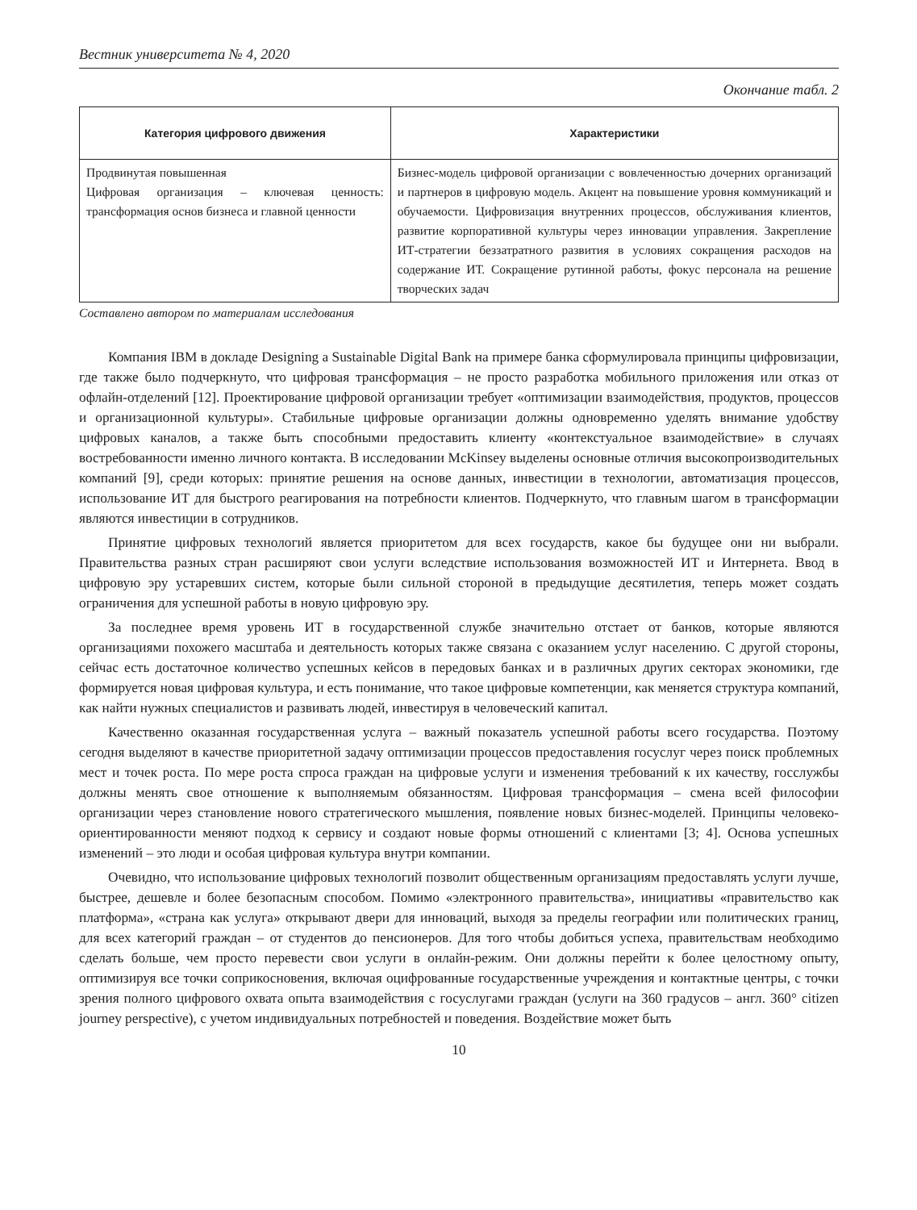Вестник университета № 4, 2020
Окончание табл. 2
| Категория цифрового движения | Характеристики |
| --- | --- |
| Продвинутая повышенная Цифровая организация – ключевая ценность: трансформация основ бизнеса и главной ценности | Бизнес-модель цифровой организации с вовлеченностью дочерних организаций и партнеров в цифровую модель. Акцент на повышение уровня коммуникаций и обучаемости. Цифровизация внутренних процессов, обслуживания клиентов, развитие корпоративной культуры через инновации управления. Закрепление ИТ-стратегии беззатратного развития в условиях сокращения расходов на содержание ИТ. Сокращение рутинной работы, фокус персонала на решение творческих задач |
Составлено автором по материалам исследования
Компания IBM в докладе Designing a Sustainable Digital Bank на примере банка сформулировала принципы цифровизации, где также было подчеркнуто, что цифровая трансформация – не просто разработка мобильного приложения или отказ от офлайн-отделений [12]. Проектирование цифровой организации требует «оптимизации взаимодействия, продуктов, процессов и организационной культуры». Стабильные цифровые организации должны одновременно уделять внимание удобству цифровых каналов, а также быть способными предоставить клиенту «контекстуальное взаимодействие» в случаях востребованности именно личного контакта. В исследовании McKinsey выделены основные отличия высокопроизводительных компаний [9], среди которых: принятие решения на основе данных, инвестиции в технологии, автоматизация процессов, использование ИТ для быстрого реагирования на потребности клиентов. Подчеркнуто, что главным шагом в трансформации являются инвестиции в сотрудников.
Принятие цифровых технологий является приоритетом для всех государств, какое бы будущее они ни выбрали. Правительства разных стран расширяют свои услуги вследствие использования возможностей ИТ и Интернета. Ввод в цифровую эру устаревших систем, которые были сильной стороной в предыдущие десятилетия, теперь может создать ограничения для успешной работы в новую цифровую эру.
За последнее время уровень ИТ в государственной службе значительно отстает от банков, которые являются организациями похожего масштаба и деятельность которых также связана с оказанием услуг населению. С другой стороны, сейчас есть достаточное количество успешных кейсов в передовых банках и в различных других секторах экономики, где формируется новая цифровая культура, и есть понимание, что такое цифровые компетенции, как меняется структура компаний, как найти нужных специалистов и развивать людей, инвестируя в человеческий капитал.
Качественно оказанная государственная услуга – важный показатель успешной работы всего государства. Поэтому сегодня выделяют в качестве приоритетной задачу оптимизации процессов предоставления госуслуг через поиск проблемных мест и точек роста. По мере роста спроса граждан на цифровые услуги и изменения требований к их качеству, госслужбы должны менять свое отношение к выполняемым обязанностям. Цифровая трансформация – смена всей философии организации через становление нового стратегического мышления, появление новых бизнес-моделей. Принципы человеко-ориентированности меняют подход к сервису и создают новые формы отношений с клиентами [3; 4]. Основа успешных изменений – это люди и особая цифровая культура внутри компании.
Очевидно, что использование цифровых технологий позволит общественным организациям предоставлять услуги лучше, быстрее, дешевле и более безопасным способом. Помимо «электронного правительства», инициативы «правительство как платформа», «страна как услуга» открывают двери для инноваций, выходя за пределы географии или политических границ, для всех категорий граждан – от студентов до пенсионеров. Для того чтобы добиться успеха, правительствам необходимо сделать больше, чем просто перевести свои услуги в онлайн-режим. Они должны перейти к более целостному опыту, оптимизируя все точки соприкосновения, включая оцифрованные государственные учреждения и контактные центры, с точки зрения полного цифрового охвата опыта взаимодействия с госуслугами граждан (услуги на 360 градусов – англ. 360° citizen journey perspective), с учетом индивидуальных потребностей и поведения. Воздействие может быть
10